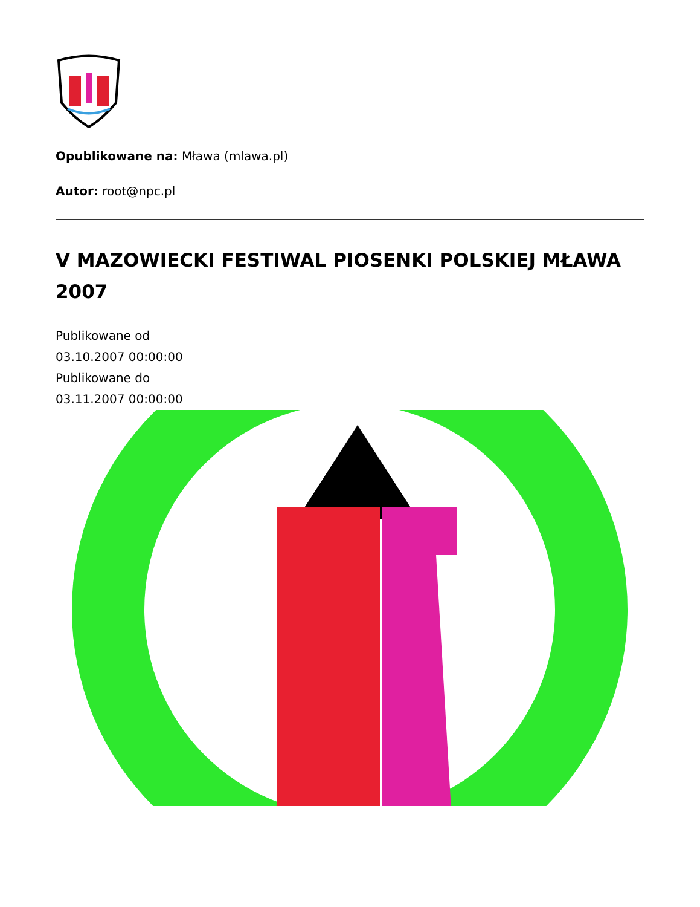Opublikowane na: Mława (mlawa.pl)
Autor: root@npc.pl
V MAZOWIECKI FESTIWAL PIOSENKI POLSKIEJ MŁAWA 2007
Publikowane od
03.10.2007 00:00:00
Publikowane do
03.11.2007 00:00:00